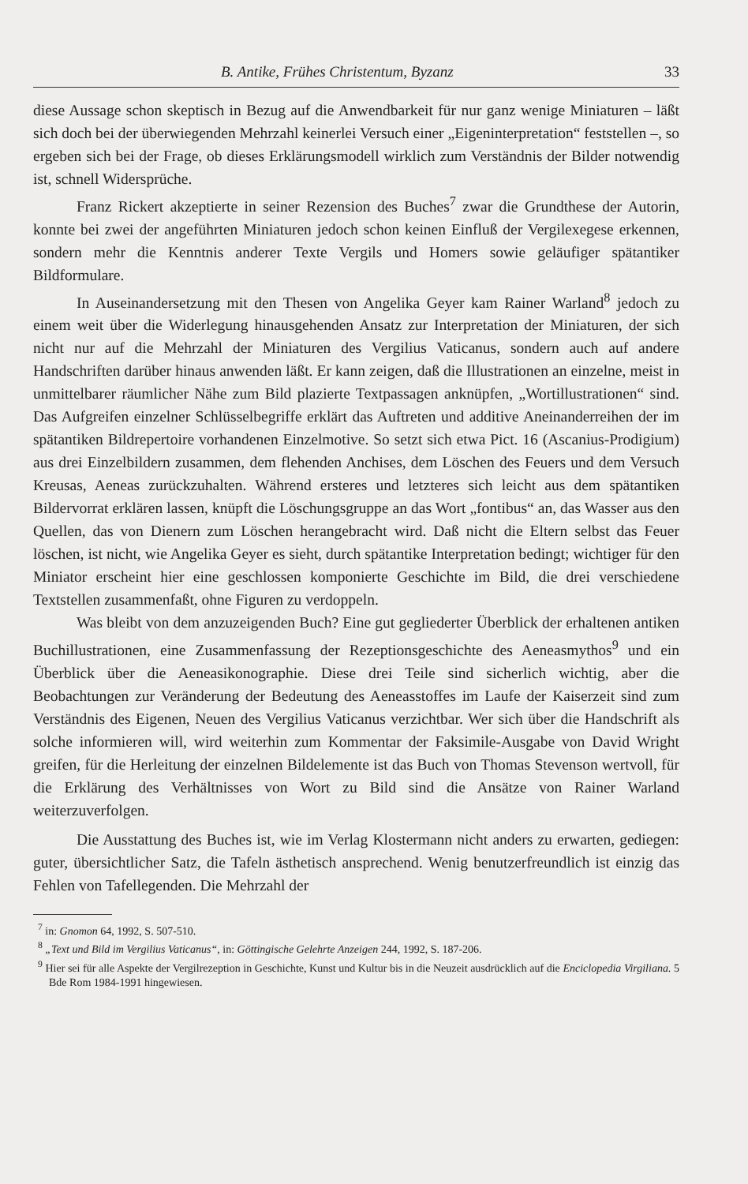B. Antike, Frühes Christentum, Byzanz 33
diese Aussage schon skeptisch in Bezug auf die Anwendbarkeit für nur ganz wenige Miniaturen – läßt sich doch bei der überwiegenden Mehrzahl keinerlei Versuch einer „Eigeninterpretation“ feststellen –, so ergeben sich bei der Frage, ob dieses Erklärungsmodell wirklich zum Verständnis der Bilder notwendig ist, schnell Widersprüche.
Franz Rickert akzeptierte in seiner Rezension des Buches<sup>7</sup> zwar die Grundthese der Autorin, konnte bei zwei der angeführten Miniaturen jedoch schon keinen Einfluß der Vergilexegese erkennen, sondern mehr die Kenntnis anderer Texte Vergils und Homers sowie geläufiger spätantiker Bildformulare.
In Auseinandersetzung mit den Thesen von Angelika Geyer kam Rainer Warland<sup>8</sup> jedoch zu einem weit über die Widerlegung hinausgehenden Ansatz zur Interpretation der Miniaturen, der sich nicht nur auf die Mehrzahl der Miniaturen des Vergilius Vaticanus, sondern auch auf andere Handschriften darüber hinaus anwenden läßt. Er kann zeigen, daß die Illustrationen an einzelne, meist in unmittelbarer räumlicher Nähe zum Bild plazierte Textpassagen anknüpfen, „Wortillustrationen“ sind. Das Aufgreifen einzelner Schlüsselbegriffe erklärt das Auftreten und additive Aneinanderreihen der im spätantiken Bildrepertoire vorhandenen Einzelmotive. So setzt sich etwa Pict. 16 (Ascanius-Prodigium) aus drei Einzelbildern zusammen, dem flehenden Anchises, dem Löschen des Feuers und dem Versuch Kreusas, Aeneas zurückzuhalten. Während ersteres und letzteres sich leicht aus dem spätantiken Bildervorrat erklären lassen, knüpft die Löschungsgruppe an das Wort „fontibus“ an, das Wasser aus den Quellen, das von Dienern zum Löschen herangebracht wird. Daß nicht die Eltern selbst das Feuer löschen, ist nicht, wie Angelika Geyer es sieht, durch spätantike Interpretation bedingt; wichtiger für den Miniator erscheint hier eine geschlossen komponierte Geschichte im Bild, die drei verschiedene Textstellen zusammenfaßt, ohne Figuren zu verdoppeln.
Was bleibt von dem anzuzeigenden Buch? Eine gut gegliederter Überblick der erhaltenen antiken Buchillustrationen, eine Zusammenfassung der Rezeptionsgeschichte des Aeneasmythos<sup>9</sup> und ein Überblick über die Aeneasikonographie. Diese drei Teile sind sicherlich wichtig, aber die Beobachtungen zur Veränderung der Bedeutung des Aeneasstoffes im Laufe der Kaiserzeit sind zum Verständnis des Eigenen, Neuen des Vergilius Vaticanus verzichtbar. Wer sich über die Handschrift als solche informieren will, wird weiterhin zum Kommentar der Faksimile-Ausgabe von David Wright greifen, für die Herleitung der einzelnen Bildelemente ist das Buch von Thomas Stevenson wertvoll, für die Erklärung des Verhältnisses von Wort zu Bild sind die Ansätze von Rainer Warland weiterzuverfolgen.
Die Ausstattung des Buches ist, wie im Verlag Klostermann nicht anders zu erwarten, gediegen: guter, übersichtlicher Satz, die Tafeln ästhetisch ansprechend. Wenig benutzerfreundlich ist einzig das Fehlen von Tafellegenden. Die Mehrzahl der
<sup>7</sup> in: Gnomon 64, 1992, S. 507-510.
<sup>8</sup> „Text und Bild im Vergilius Vaticanus“, in: Göttingische Gelehrte Anzeigen 244, 1992, S. 187-206.
<sup>9</sup> Hier sei für alle Aspekte der Vergilrezeption in Geschichte, Kunst und Kultur bis in die Neuzeit ausdrücklich auf die Enciclopedia Virgiliana. 5 Bde Rom 1984-1991 hingewiesen.